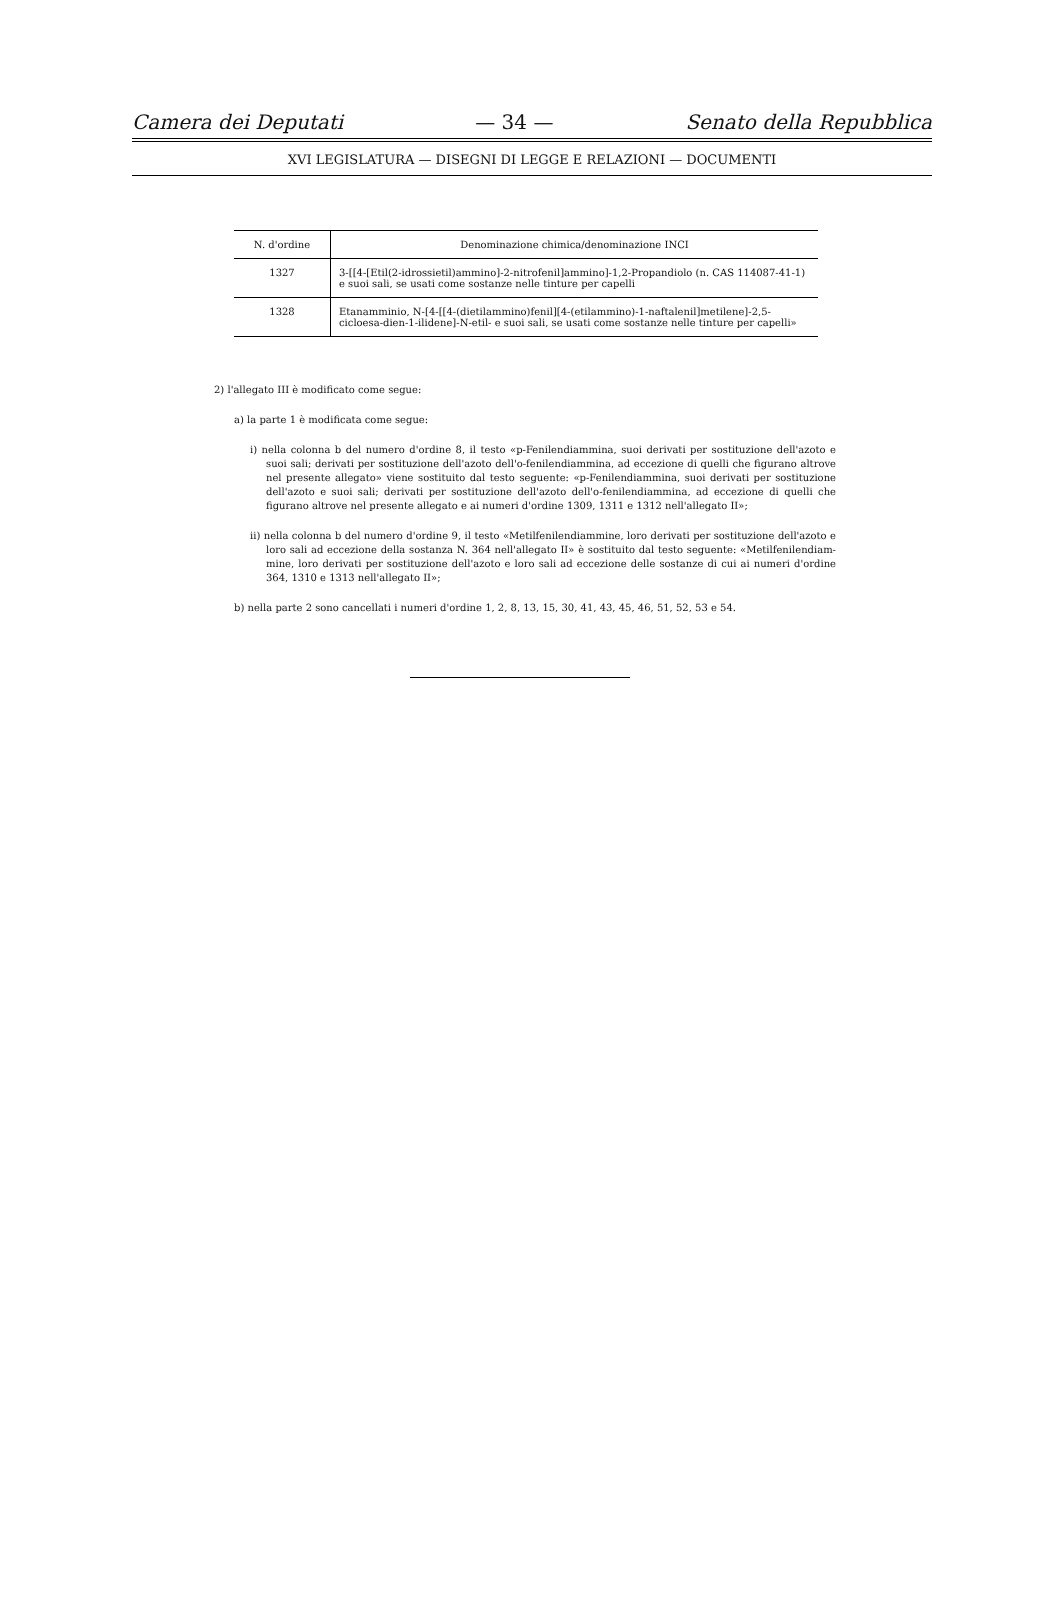Camera dei Deputati — 34 — Senato della Repubblica
XVI LEGISLATURA — DISEGNI DI LEGGE E RELAZIONI — DOCUMENTI
| N. d'ordine | Denominazione chimica/denominazione INCI |
| --- | --- |
| 1327 | 3-[[4-[Etil(2-idrossietil)ammino]-2-nitrofenil]ammino]-1,2-Propandiolo (n. CAS 114087-41-1) e suoi sali, se usati come sostanze nelle tinture per capelli |
| 1328 | Etanamminio, N-[4-[[4-(dietilammino)fenil][4-(etilammino)-1-naftalenil]metilene]-2,5-cicloesa-dien-1-ilidene]-N-etil- e suoi sali, se usati come sostanze nelle tinture per capelli» |
2) l'allegato III è modificato come segue:
a) la parte 1 è modificata come segue:
i) nella colonna b del numero d'ordine 8, il testo «p-Fenilendiammina, suoi derivati per sostituzione dell'azoto e suoi sali; derivati per sostituzione dell'azoto dell'o-fenilendiammina, ad eccezione di quelli che figurano altrove nel presente allegato» viene sostituito dal testo seguente: «p-Fenilendiammina, suoi derivati per sostituzione dell'azoto e suoi sali; derivati per sostituzione dell'azoto dell'o-fenilendiammina, ad eccezione di quelli che figurano altrove nel presente allegato e ai numeri d'ordine 1309, 1311 e 1312 nell'allegato II»;
ii) nella colonna b del numero d'ordine 9, il testo «Metilfenilendiammine, loro derivati per sostituzione dell'azoto e loro sali ad eccezione della sostanza N. 364 nell'allegato II» è sostituito dal testo seguente: «Metilfenilendiam-mine, loro derivati per sostituzione dell'azoto e loro sali ad eccezione delle sostanze di cui ai numeri d'ordine 364, 1310 e 1313 nell'allegato II»;
b) nella parte 2 sono cancellati i numeri d'ordine 1, 2, 8, 13, 15, 30, 41, 43, 45, 46, 51, 52, 53 e 54.